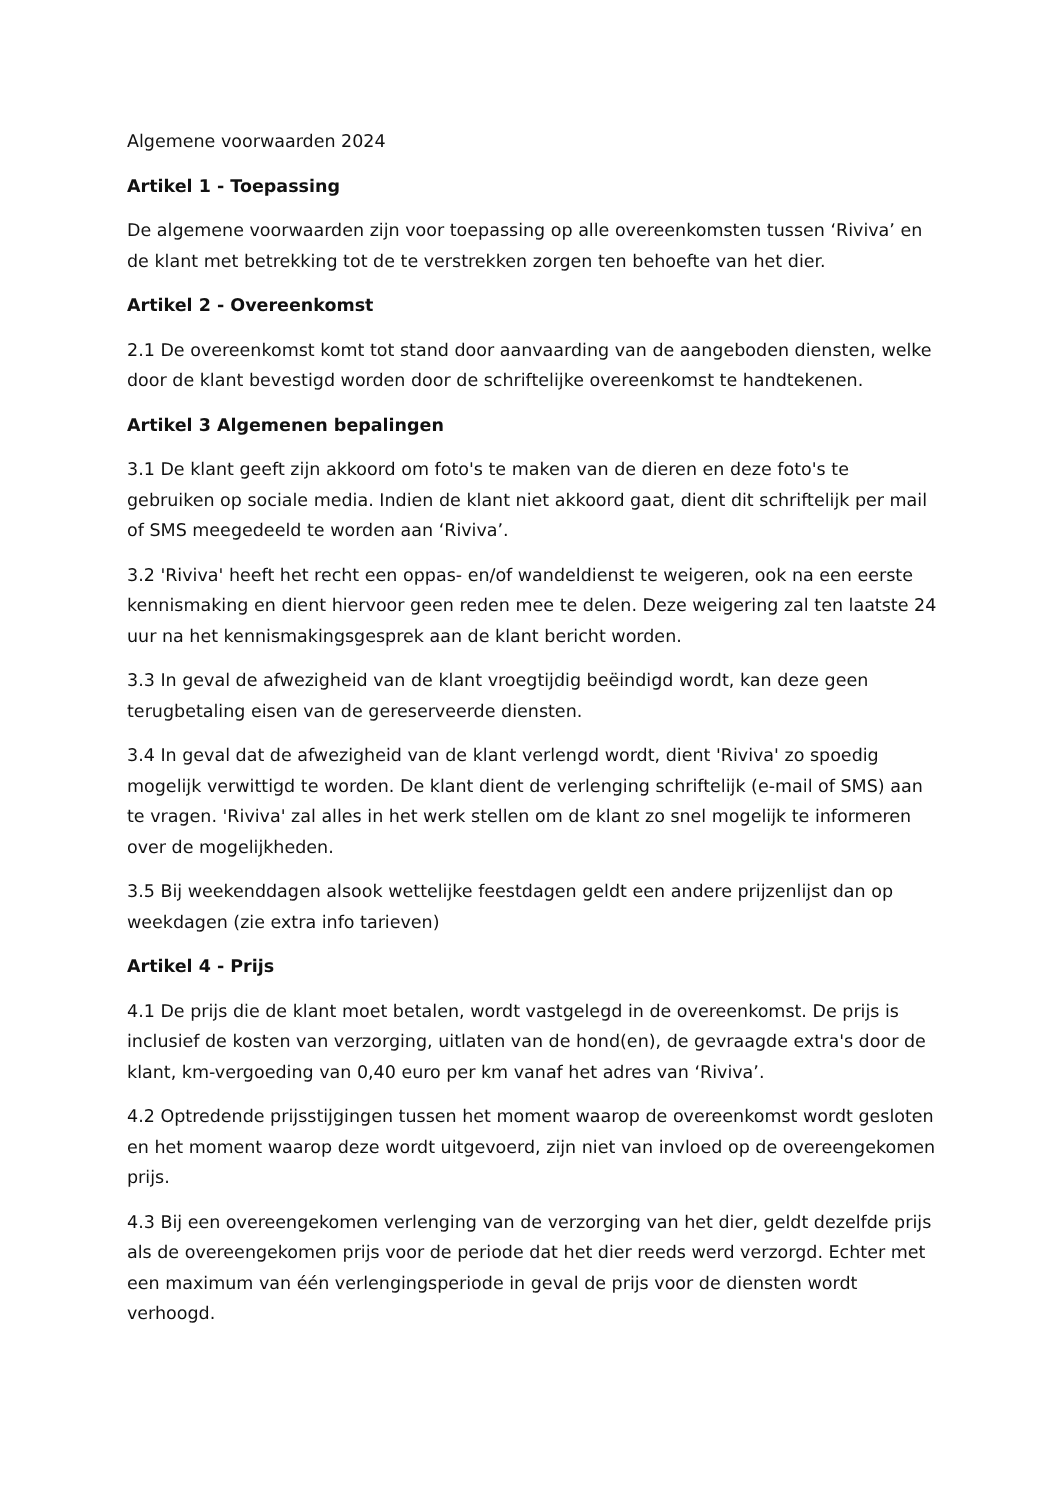Algemene voorwaarden 2024
Artikel 1 - Toepassing
De algemene voorwaarden zijn voor toepassing op alle overeenkomsten tussen ‘Riviva’ en de klant met betrekking tot de te verstrekken zorgen ten behoefte van het dier.
Artikel 2 - Overeenkomst
2.1 De overeenkomst komt tot stand door aanvaarding van de aangeboden diensten, welke door de klant bevestigd worden door de schriftelijke overeenkomst te handtekenen.
Artikel 3 Algemenen bepalingen
3.1 De klant geeft zijn akkoord om foto's te maken van de dieren en deze foto's te gebruiken op sociale media. Indien de klant niet akkoord gaat, dient dit schriftelijk per mail of SMS meegedeeld te worden aan ‘Riviva’.
3.2 'Riviva' heeft het recht een oppas- en/of wandeldienst te weigeren, ook na een eerste kennismaking en dient hiervoor geen reden mee te delen. Deze weigering zal ten laatste 24 uur na het kennismakingsgesprek aan de klant bericht worden.
3.3 In geval de afwezigheid van de klant vroegtijdig beëindigd wordt, kan deze geen terugbetaling eisen van de gereserveerde diensten.
3.4 In geval dat de afwezigheid van de klant verlengd wordt, dient 'Riviva' zo spoedig mogelijk verwittigd te worden. De klant dient de verlenging schriftelijk (e-mail of SMS) aan te vragen. 'Riviva' zal alles in het werk stellen om de klant zo snel mogelijk te informeren over de mogelijkheden.
3.5 Bij weekenddagen alsook wettelijke feestdagen geldt een andere prijzenlijst dan op weekdagen (zie extra info tarieven)
Artikel 4 - Prijs
4.1 De prijs die de klant moet betalen, wordt vastgelegd in de overeenkomst. De prijs is inclusief de kosten van verzorging, uitlaten van de hond(en), de gevraagde extra's door de klant, km-vergoeding van 0,40 euro per km vanaf het adres van ‘Riviva’.
4.2 Optredende prijsstijgingen tussen het moment waarop de overeenkomst wordt gesloten en het moment waarop deze wordt uitgevoerd, zijn niet van invloed op de overeengekomen prijs.
4.3 Bij een overeengekomen verlenging van de verzorging van het dier, geldt dezelfde prijs als de overeengekomen prijs voor de periode dat het dier reeds werd verzorgd. Echter met een maximum van één verlengingsperiode in geval de prijs voor de diensten wordt verhoogd.